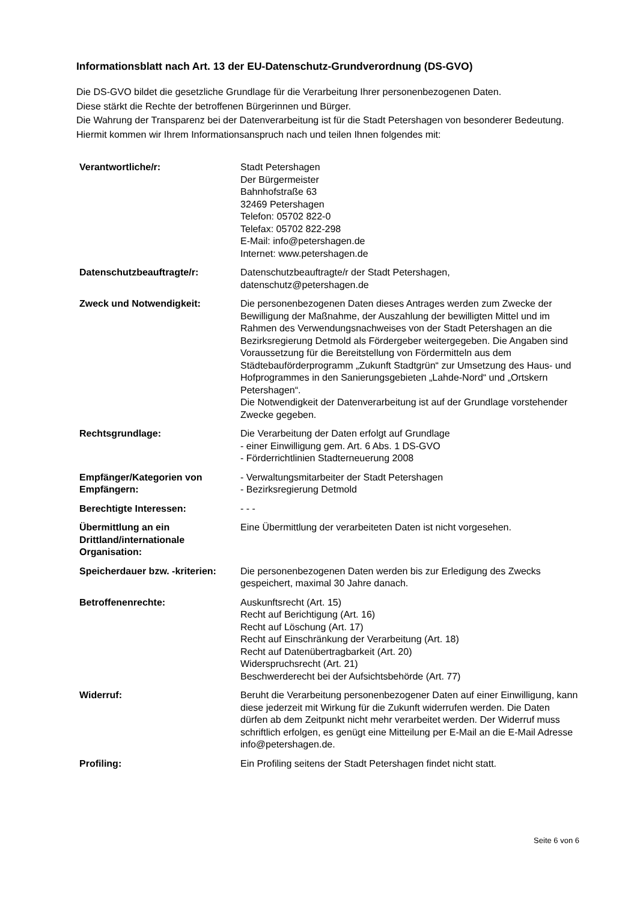Informationsblatt nach Art. 13 der EU-Datenschutz-Grundverordnung (DS-GVO)
Die DS-GVO bildet die gesetzliche Grundlage für die Verarbeitung Ihrer personenbezogenen Daten.
Diese stärkt die Rechte der betroffenen Bürgerinnen und Bürger.
Die Wahrung der Transparenz bei der Datenverarbeitung ist für die Stadt Petershagen von besonderer Bedeutung. Hiermit kommen wir Ihrem Informationsanspruch nach und teilen Ihnen folgendes mit:
| Verantwortliche/r: | Stadt Petershagen Der Bürgermeister Bahnhofstraße 63 32469 Petershagen Telefon: 05702 822-0 Telefax: 05702 822-298 E-Mail: info@petershagen.de Internet: www.petershagen.de |
| Datenschutzbeauftragte/r: | Datenschutzbeauftragte/r der Stadt Petershagen, datenschutz@petershagen.de |
| Zweck und Notwendigkeit: | Die personenbezogenen Daten dieses Antrages werden zum Zwecke der Bewilligung der Maßnahme, der Auszahlung der bewilligten Mittel und im Rahmen des Verwendungsnachweises von der Stadt Petershagen an die Bezirksregierung Detmold als Fördergeber weitergegeben. Die Angaben sind Voraussetzung für die Bereitstellung von Fördermitteln aus dem Städtebauförderprogramm „Zukunft Stadtgrün“ zur Umsetzung des Haus- und Hofprogrammes in den Sanierungsgebieten „Lahde-Nord“ und „Ortskern Petershagen“. Die Notwendigkeit der Datenverarbeitung ist auf der Grundlage vorstehender Zwecke gegeben. |
| Rechtsgrundlage: | Die Verarbeitung der Daten erfolgt auf Grundlage - einer Einwilligung gem. Art. 6 Abs. 1 DS-GVO - Förderrichtlinien Stadterneuerung 2008 |
| Empfänger/Kategorien von Empfängern: | - Verwaltungsmitarbeiter der Stadt Petershagen - Bezirksregierung Detmold |
| Berechtigte Interessen: | - - - |
| Übermittlung an ein Drittland/internationale Organisation: | Eine Übermittlung der verarbeiteten Daten ist nicht vorgesehen. |
| Speicherdauer bzw. -kriterien: | Die personenbezogenen Daten werden bis zur Erledigung des Zwecks gespeichert, maximal 30 Jahre danach. |
| Betroffenenrechte: | Auskunftsrecht (Art. 15) Recht auf Berichtigung (Art. 16) Recht auf Löschung (Art. 17) Recht auf Einschränkung der Verarbeitung (Art. 18) Recht auf Datenübertragbarkeit (Art. 20) Widerspruchsrecht (Art. 21) Beschwerderecht bei der Aufsichtsbehörde (Art. 77) |
| Widerruf: | Beruht die Verarbeitung personenbezogener Daten auf einer Einwilligung, kann diese jederzeit mit Wirkung für die Zukunft widerrufen werden. Die Daten dürfen ab dem Zeitpunkt nicht mehr verarbeitet werden. Der Widerruf muss schriftlich erfolgen, es genügt eine Mitteilung per E-Mail an die E-Mail Adresse info@petershagen.de. |
| Profiling: | Ein Profiling seitens der Stadt Petershagen findet nicht statt. |
Seite 6 von 6